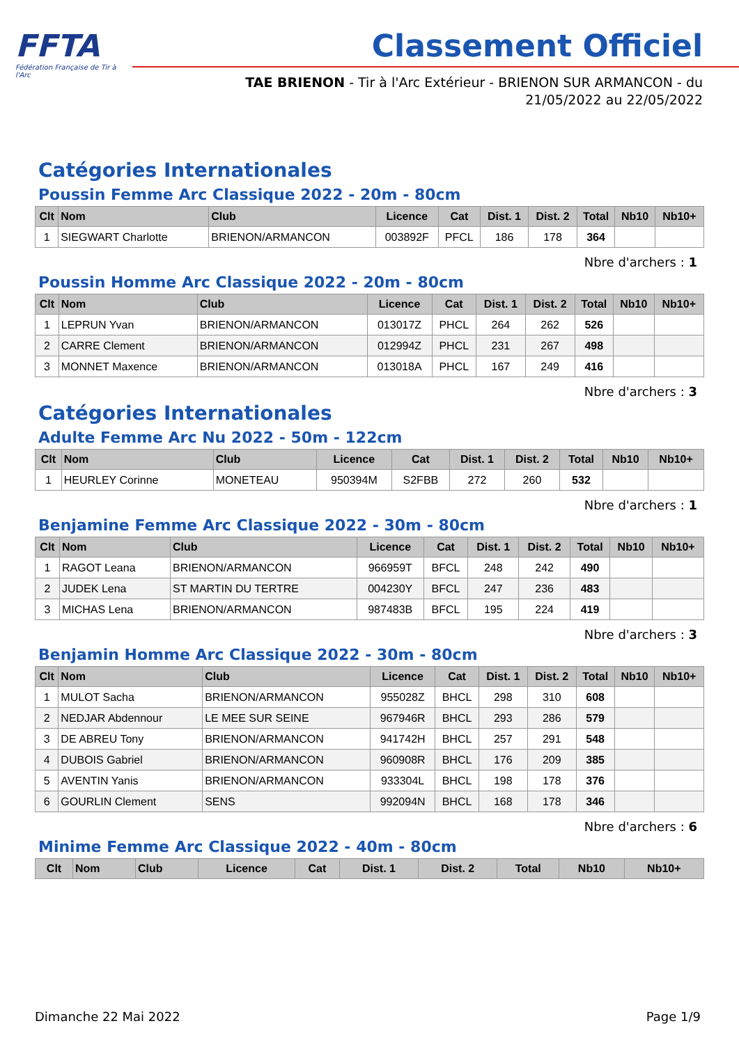FFTA
Fédération Française de Tir à l'Arc
Classement Officiel
TAE BRIENON - Tir à l'Arc Extérieur - BRIENON SUR ARMANCON - du 21/05/2022 au 22/05/2022
Catégories Internationales
Poussin Femme Arc Classique 2022 - 20m - 80cm
| Clt | Nom | Club | Licence | Cat | Dist. 1 | Dist. 2 | Total | Nb10 | Nb10+ |
| --- | --- | --- | --- | --- | --- | --- | --- | --- | --- |
| 1 | SIEGWART Charlotte | BRIENON/ARMANCON | 003892F | PFCL | 186 | 178 | 364 | | |
Nbre d'archers : 1
Poussin Homme Arc Classique 2022 - 20m - 80cm
| Clt | Nom | Club | Licence | Cat | Dist. 1 | Dist. 2 | Total | Nb10 | Nb10+ |
| --- | --- | --- | --- | --- | --- | --- | --- | --- | --- |
| 1 | LEPRUN Yvan | BRIENON/ARMANCON | 013017Z | PHCL | 264 | 262 | 526 | | |
| 2 | CARRE Clement | BRIENON/ARMANCON | 012994Z | PHCL | 231 | 267 | 498 | | |
| 3 | MONNET Maxence | BRIENON/ARMANCON | 013018A | PHCL | 167 | 249 | 416 | | |
Nbre d'archers : 3
Catégories Internationales
Adulte Femme Arc Nu 2022 - 50m - 122cm
| Clt | Nom | Club | Licence | Cat | Dist. 1 | Dist. 2 | Total | Nb10 | Nb10+ |
| --- | --- | --- | --- | --- | --- | --- | --- | --- | --- |
| 1 | HEURLEY Corinne | MONETEAU | 950394M | S2FBB | 272 | 260 | 532 | | |
Nbre d'archers : 1
Benjamine Femme Arc Classique 2022 - 30m - 80cm
| Clt | Nom | Club | Licence | Cat | Dist. 1 | Dist. 2 | Total | Nb10 | Nb10+ |
| --- | --- | --- | --- | --- | --- | --- | --- | --- | --- |
| 1 | RAGOT Leana | BRIENON/ARMANCON | 966959T | BFCL | 248 | 242 | 490 | | |
| 2 | JUDEK Lena | ST MARTIN DU TERTRE | 004230Y | BFCL | 247 | 236 | 483 | | |
| 3 | MICHAS Lena | BRIENON/ARMANCON | 987483B | BFCL | 195 | 224 | 419 | | |
Nbre d'archers : 3
Benjamin Homme Arc Classique 2022 - 30m - 80cm
| Clt | Nom | Club | Licence | Cat | Dist. 1 | Dist. 2 | Total | Nb10 | Nb10+ |
| --- | --- | --- | --- | --- | --- | --- | --- | --- | --- |
| 1 | MULOT Sacha | BRIENON/ARMANCON | 955028Z | BHCL | 298 | 310 | 608 | | |
| 2 | NEDJAR Abdennour | LE MEE SUR SEINE | 967946R | BHCL | 293 | 286 | 579 | | |
| 3 | DE ABREU Tony | BRIENON/ARMANCON | 941742H | BHCL | 257 | 291 | 548 | | |
| 4 | DUBOIS Gabriel | BRIENON/ARMANCON | 960908R | BHCL | 176 | 209 | 385 | | |
| 5 | AVENTIN Yanis | BRIENON/ARMANCON | 933304L | BHCL | 198 | 178 | 376 | | |
| 6 | GOURLIN Clement | SENS | 992094N | BHCL | 168 | 178 | 346 | | |
Nbre d'archers : 6
Minime Femme Arc Classique 2022 - 40m - 80cm
| Clt | Nom | Club | Licence | Cat | Dist. 1 | Dist. 2 | Total | Nb10 | Nb10+ |
| --- | --- | --- | --- | --- | --- | --- | --- | --- | --- |
Dimanche 22 Mai 2022 Page 1/9